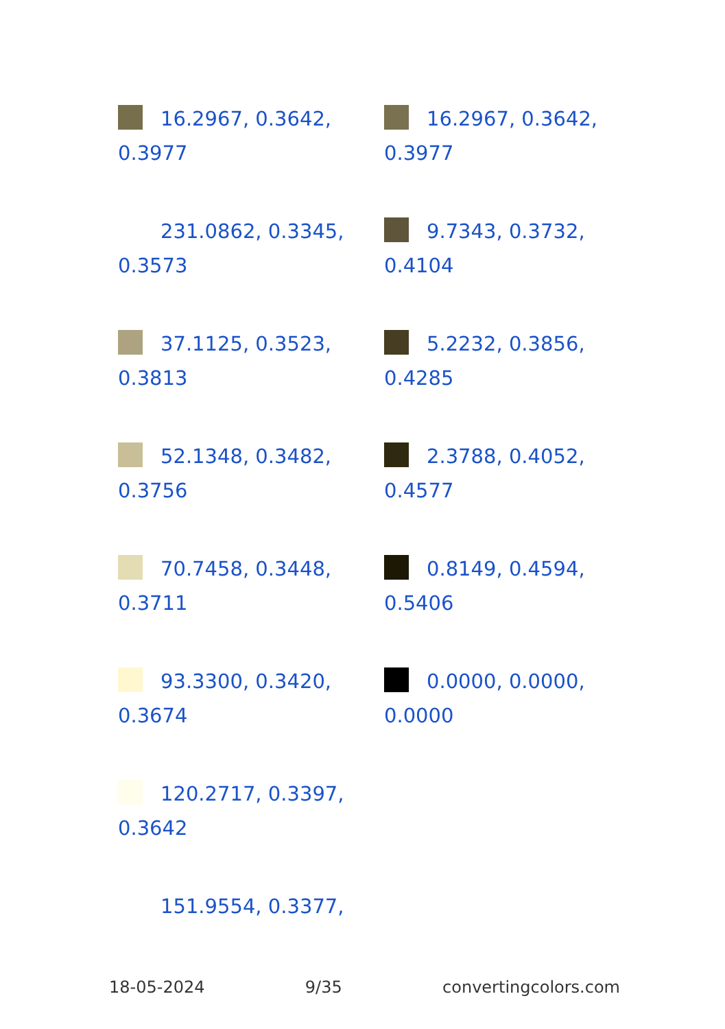16.2967, 0.3642,
0.3977
16.2967, 0.3642,
0.3977
231.0862, 0.3345,
0.3573
9.7343, 0.3732,
0.4104
37.1125, 0.3523,
0.3813
5.2232, 0.3856,
0.4285
52.1348, 0.3482,
0.3756
2.3788, 0.4052,
0.4577
70.7458, 0.3448,
0.3711
0.8149, 0.4594,
0.5406
93.3300, 0.3420,
0.3674
0.0000, 0.0000,
0.0000
120.2717, 0.3397,
0.3642
151.9554, 0.3377,
18-05-2024 9/35 convertingcolors.com